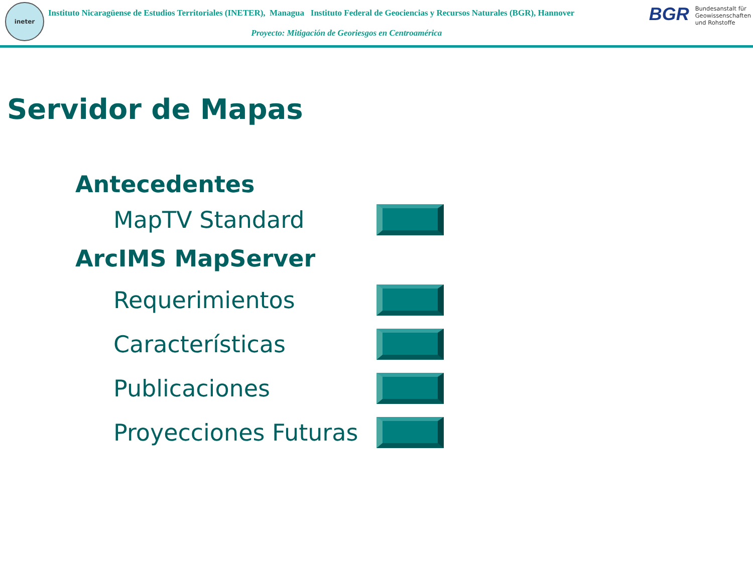ineter
Instituto Nicaragüense de Estudios Territoriales (INETER), Managua Instituto Federal de Geociencias y Recursos Naturales (BGR), Hannover
Proyecto: Mitigación de Georiesgos en Centroamérica
BGR Bundesanstalt für
Geowissenschaften
und Rohstoffe
Servidor de Mapas
Antecedentes
MapTV Standard
ArcIMS MapServer
Requerimientos
Características
Publicaciones
Proyecciones Futuras